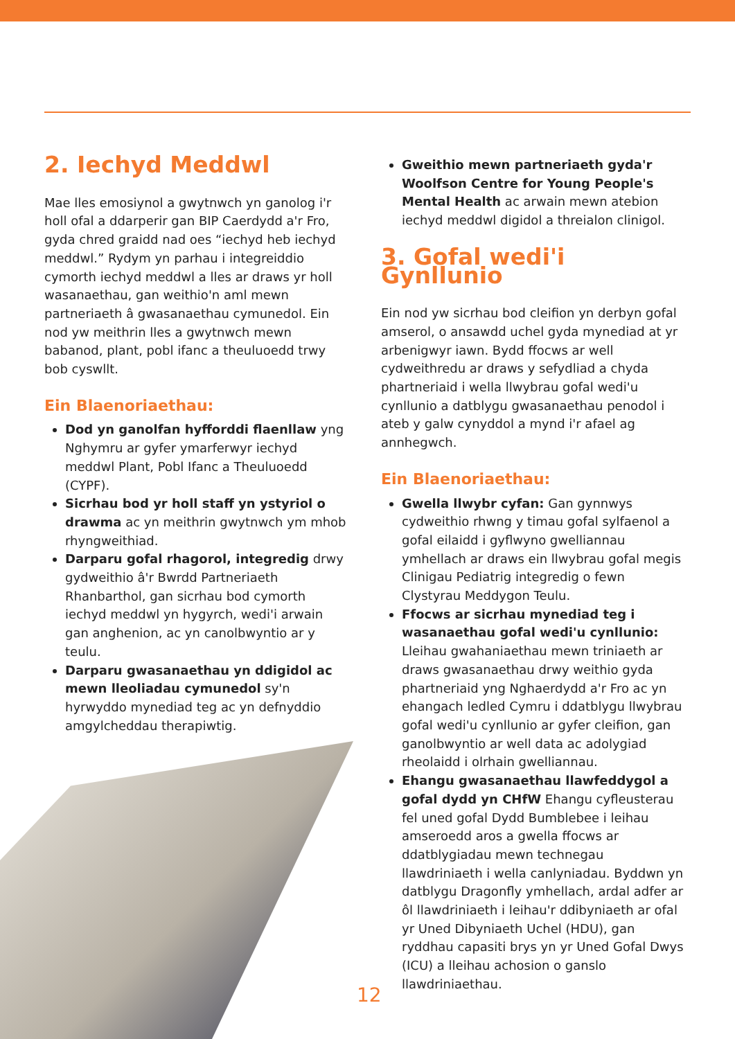2. Iechyd Meddwl
Mae lles emosiynol a gwytnwch yn ganolog i'r holl ofal a ddarperir gan BIP Caerdydd a'r Fro, gyda chred graidd nad oes “iechyd heb iechyd meddwl.” Rydym yn parhau i integreiddio cymorth iechyd meddwl a lles ar draws yr holl wasanaethau, gan weithio'n aml mewn partneriaeth â gwasanaethau cymunedol. Ein nod yw meithrin lles a gwytnwch mewn babanod, plant, pobl ifanc a theuluoedd trwy bob cyswllt.
Ein Blaenoriaethau:
Dod yn ganolfan hyfforddi flaenllaw yng Nghymru ar gyfer ymarferwyr iechyd meddwl Plant, Pobl Ifanc a Theuluoedd (CYPF).
Sicrhau bod yr holl staff yn ystyriol o drawma ac yn meithrin gwytnwch ym mhob rhyngweithiad.
Darparu gofal rhagorol, integredig drwy gydweithio â'r Bwrdd Partneriaeth Rhanbarthol, gan sicrhau bod cymorth iechyd meddwl yn hygyrch, wedi'i arwain gan anghenion, ac yn canolbwyntio ar y teulu.
Darparu gwasanaethau yn ddigidol ac mewn lleoliadau cymunedol sy'n hyrwyddo mynediad teg ac yn defnyddio amgylcheddau therapiwtig.
Gweithio mewn partneriaeth gyda'r Woolfson Centre for Young People's Mental Health ac arwain mewn atebion iechyd meddwl digidol a threialon clinigol.
3. Gofal wedi'i Gynllunio
Ein nod yw sicrhau bod cleifion yn derbyn gofal amserol, o ansawdd uchel gyda mynediad at yr arbenigwyr iawn. Bydd ffocws ar well cydweithredu ar draws y sefydliad a chyda phartneriaid i wella llwybrau gofal wedi'u cynllunio a datblygu gwasanaethau penodol i ateb y galw cynyddol a mynd i'r afael ag annhegwch.
Ein Blaenoriaethau:
Gwella llwybr cyfan: Gan gynnwys cydweithio rhwng y timau gofal sylfaenol a gofal eilaidd i gyflwyno gwelliannau ymhellach ar draws ein llwybrau gofal megis Clinigau Pediatrig integredig o fewn Clystyrau Meddygon Teulu.
Ffocws ar sicrhau mynediad teg i wasanaethau gofal wedi'u cynllunio: Lleihau gwahaniaethau mewn triniaeth ar draws gwasanaethau drwy weithio gyda phartneriaid yng Nghaerdydd a'r Fro ac yn ehangach ledled Cymru i ddatblygu llwybrau gofal wedi'u cynllunio ar gyfer cleifion, gan ganolbwyntio ar well data ac adolygiad rheolaidd i olrhain gwelliannau.
Ehangu gwasanaethau llawfeddygol a gofal dydd yn CHfW Ehangu cyfleusterau fel uned gofal Dydd Bumblebee i leihau amseroedd aros a gwella ffocws ar ddatblygiadau mewn technegau llawdriniaeth i wella canlyniadau. Byddwn yn datblygu Dragonfly ymhellach, ardal adfer ar ôl llawdriniaeth i leihau'r ddibyniaeth ar ofal yr Uned Dibyniaeth Uchel (HDU), gan ryddhau capasiti brys yn yr Uned Gofal Dwys (ICU) a lleihau achosion o ganslo llawdriniaethau.
12